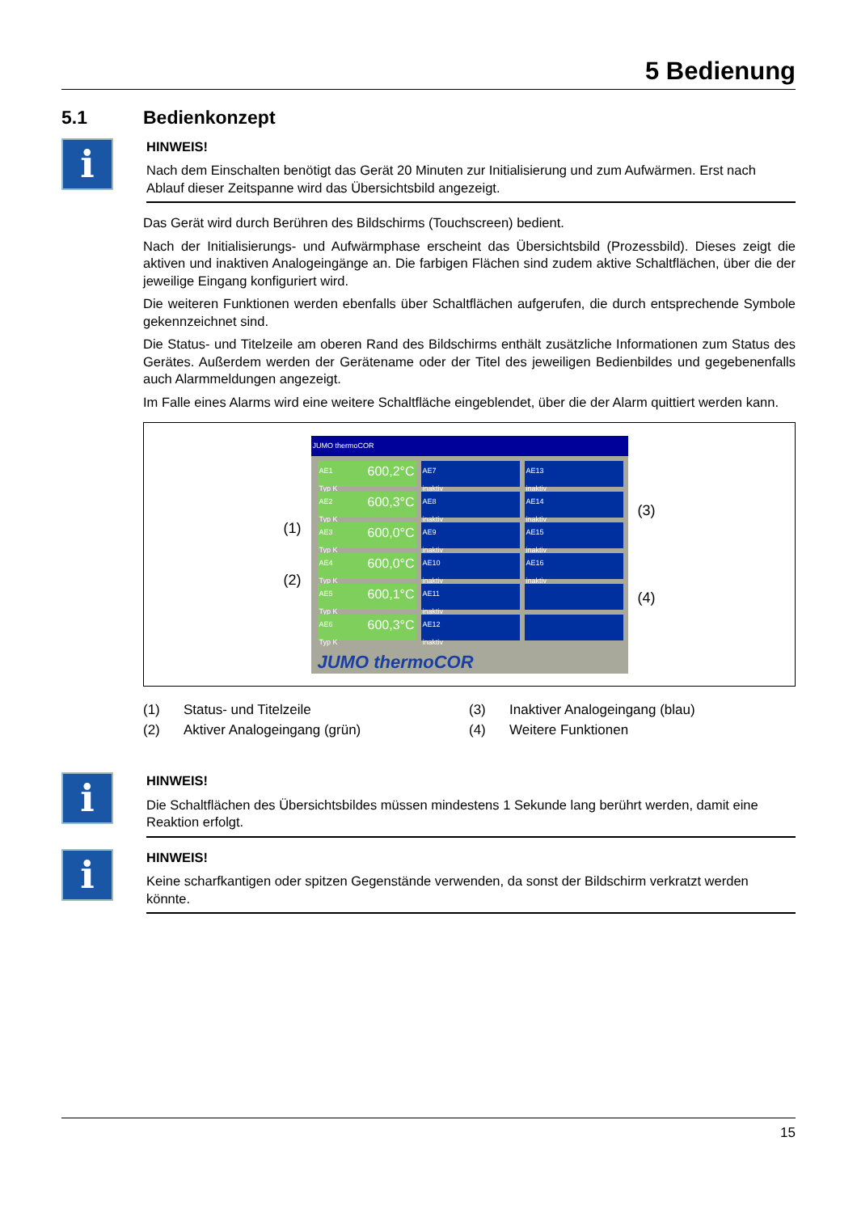5 Bedienung
5.1 Bedienkonzept
i
HINWEIS!
Nach dem Einschalten benötigt das Gerät 20 Minuten zur Initialisierung und zum Aufwärmen. Erst nach Ablauf dieser Zeitspanne wird das Übersichtsbild angezeigt.
Das Gerät wird durch Berühren des Bildschirms (Touchscreen) bedient.
Nach der Initialisierungs- und Aufwärmphase erscheint das Übersichtsbild (Prozessbild). Dieses zeigt die aktiven und inaktiven Analogeingänge an. Die farbigen Flächen sind zudem aktive Schaltflächen, über die der jeweilige Eingang konfiguriert wird.
Die weiteren Funktionen werden ebenfalls über Schaltflächen aufgerufen, die durch entsprechende Symbole gekennzeichnet sind.
Die Status- und Titelzeile am oberen Rand des Bildschirms enthält zusätzliche Informationen zum Status des Gerätes. Außerdem werden der Gerätename oder der Titel des jeweiligen Bedienbildes und gegebenenfalls auch Alarmmeldungen angezeigt.
Im Falle eines Alarms wird eine weitere Schaltfläche eingeblendet, über die der Alarm quittiert werden kann.
(1)
(2)
JUMO thermoCOR
AE1 600,2°C
Typ K
AE7
inaktiv
AE13
inaktiv
AE2 600,3°C
Typ K
AE8
inaktiv
AE14
inaktiv
AE3 600,0°C
Typ K
AE9
inaktiv
AE15
inaktiv
AE4 600,0°C
Typ K
AE10
inaktiv
AE16
inaktiv
AE5 600,1°C
Typ K
AE11
inaktiv
AE6 600,3°C
Typ K
AE12
inaktiv
JUMO thermoCOR
(3)
(4)
(1)
Status- und Titelzeile
(3)
Inaktiver Analogeingang (blau)
(2)
Aktiver Analogeingang (grün)
(4)
Weitere Funktionen
i
HINWEIS!
Die Schaltflächen des Übersichtsbildes müssen mindestens 1 Sekunde lang berührt werden, damit eine Reaktion erfolgt.
i
HINWEIS!
Keine scharfkantigen oder spitzen Gegenstände verwenden, da sonst der Bildschirm verkratzt werden könnte.
15